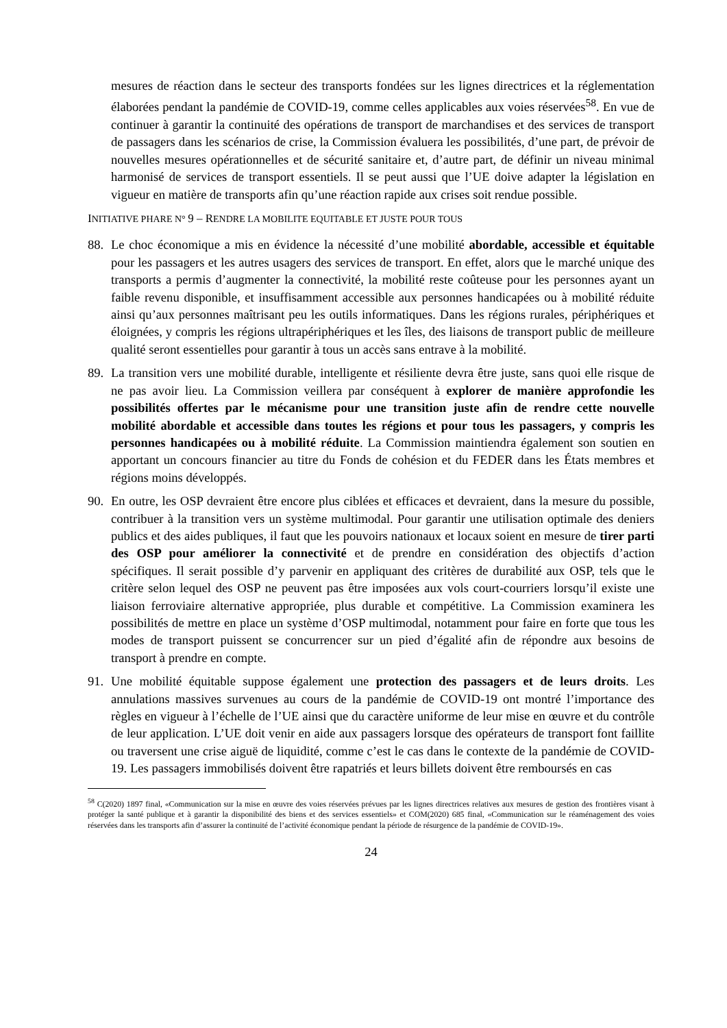mesures de réaction dans le secteur des transports fondées sur les lignes directrices et la réglementation élaborées pendant la pandémie de COVID-19, comme celles applicables aux voies réservées<sup>58</sup>. En vue de continuer à garantir la continuité des opérations de transport de marchandises et des services de transport de passagers dans les scénarios de crise, la Commission évaluera les possibilités, d’une part, de prévoir de nouvelles mesures opérationnelles et de sécurité sanitaire et, d’autre part, de définir un niveau minimal harmonisé de services de transport essentiels. Il se peut aussi que l’UE doive adapter la législation en vigueur en matière de transports afin qu’une réaction rapide aux crises soit rendue possible.
INITIATIVE PHARE N° 9 – RENDRE LA MOBILITE EQUITABLE ET JUSTE POUR TOUS
88. Le choc économique a mis en évidence la nécessité d’une mobilité abordable, accessible et équitable pour les passagers et les autres usagers des services de transport. En effet, alors que le marché unique des transports a permis d’augmenter la connectivité, la mobilité reste coûteuse pour les personnes ayant un faible revenu disponible, et insuffisamment accessible aux personnes handicapées ou à mobilité réduite ainsi qu’aux personnes maîtrisant peu les outils informatiques. Dans les régions rurales, périphériques et éloignées, y compris les régions ultrapériphériques et les îles, des liaisons de transport public de meilleure qualité seront essentielles pour garantir à tous un accès sans entrave à la mobilité.
89. La transition vers une mobilité durable, intelligente et résiliente devra être juste, sans quoi elle risque de ne pas avoir lieu. La Commission veillera par conséquent à explorer de manière approfondie les possibilités offertes par le mécanisme pour une transition juste afin de rendre cette nouvelle mobilité abordable et accessible dans toutes les régions et pour tous les passagers, y compris les personnes handicapées ou à mobilité réduite. La Commission maintiendra également son soutien en apportant un concours financier au titre du Fonds de cohésion et du FEDER dans les États membres et régions moins développés.
90. En outre, les OSP devraient être encore plus ciblées et efficaces et devraient, dans la mesure du possible, contribuer à la transition vers un système multimodal. Pour garantir une utilisation optimale des deniers publics et des aides publiques, il faut que les pouvoirs nationaux et locaux soient en mesure de tirer parti des OSP pour améliorer la connectivité et de prendre en considération des objectifs d’action spécifiques. Il serait possible d’y parvenir en appliquant des critères de durabilité aux OSP, tels que le critère selon lequel des OSP ne peuvent pas être imposées aux vols court-courriers lorsqu’il existe une liaison ferroviaire alternative appropriée, plus durable et compétitive. La Commission examinera les possibilités de mettre en place un système d’OSP multimodal, notamment pour faire en forte que tous les modes de transport puissent se concurrencer sur un pied d’égalité afin de répondre aux besoins de transport à prendre en compte.
91. Une mobilité équitable suppose également une protection des passagers et de leurs droits. Les annulations massives survenues au cours de la pandémie de COVID-19 ont montré l’importance des règles en vigueur à l’échelle de l’UE ainsi que du caractère uniforme de leur mise en œuvre et du contrôle de leur application. L’UE doit venir en aide aux passagers lorsque des opérateurs de transport font faillite ou traversent une crise aiguë de liquidité, comme c’est le cas dans le contexte de la pandémie de COVID-19. Les passagers immobilisés doivent être rapatriés et leurs billets doivent être remboursés en cas
<sup>58</sup> C(2020) 1897 final, «Communication sur la mise en œuvre des voies réservées prévues par les lignes directrices relatives aux mesures de gestion des frontières visant à protéger la santé publique et à garantir la disponibilité des biens et des services essentiels» et COM(2020) 685 final, «Communication sur le réaménagement des voies réservées dans les transports afin d’assurer la continuité de l’activité économique pendant la période de résurgence de la pandémie de COVID-19».
24